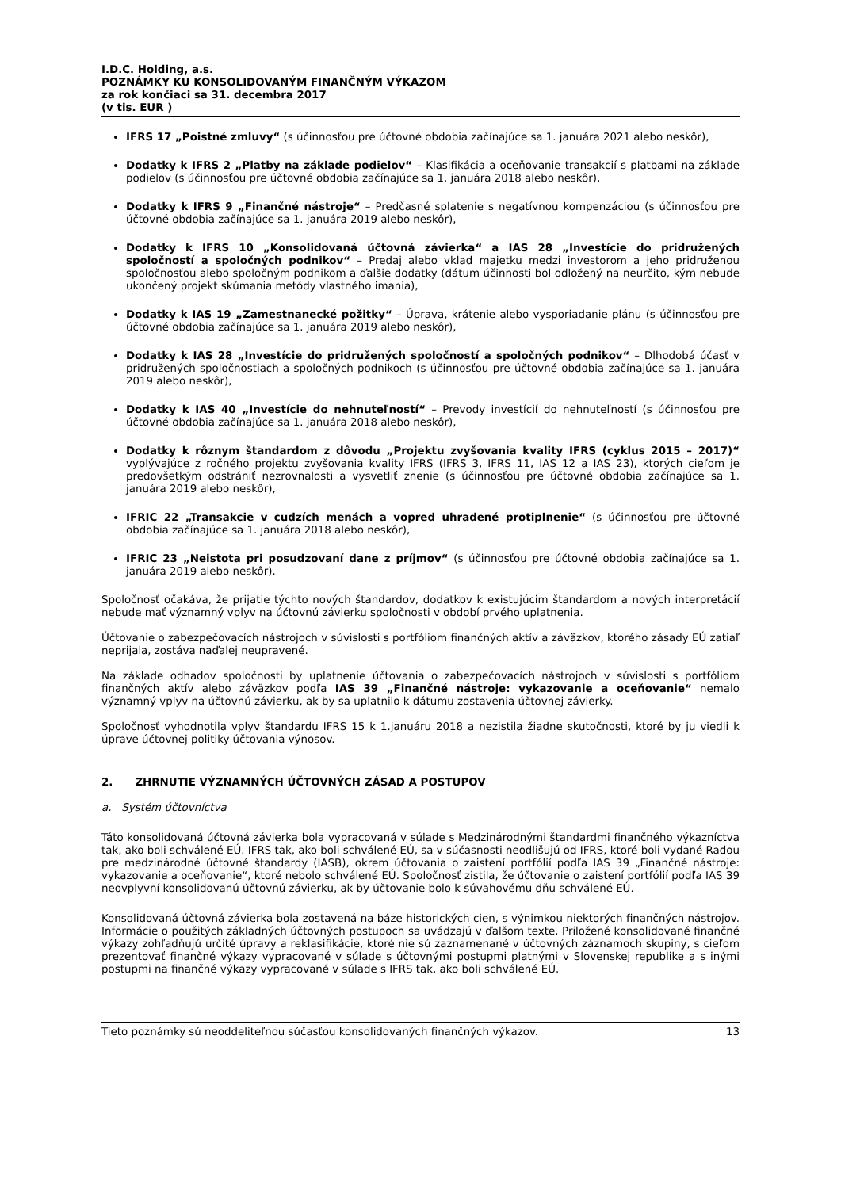I.D.C. Holding, a.s.
POZNÁMKY KU KONSOLIDOVANÝM FINANČNÝM VÝKAZOM
za rok končiaci sa 31. decembra 2017
(v tis. EUR )
IFRS 17 „Poistné zmluvy“ (s účinnosťou pre účtovné obdobia začínajúce sa 1. januára 2021 alebo neskôr),
Dodatky k IFRS 2 „Platby na základe podielov“ – Klasifikácia a oceňovanie transakcií s platbami na základe podielov (s účinnosťou pre účtovné obdobia začínajúce sa 1. januára 2018 alebo neskôr),
Dodatky k IFRS 9 „Finančné nástroje“ – Predčasné splatenie s negatívnou kompenzáciou (s účinnosťou pre účtovné obdobia začínajúce sa 1. januára 2019 alebo neskôr),
Dodatky k IFRS 10 „Konsolidovaná účtovná závierka“ a IAS 28 „Investície do pridružených spoločností a spoločných podnikov“ – Predaj alebo vklad majetku medzi investorom a jeho pridruženou spoločnosťou alebo spoločným podnikom a ďalšie dodatky (dátum účinnosti bol odložený na neurčito, kým nebude ukončený projekt skúmania metódy vlastného imania),
Dodatky k IAS 19 „Zamestnanecké požitky“ – Úprava, krátenie alebo vysporiadanie plánu (s účinnosťou pre účtovné obdobia začínajúce sa 1. januára 2019 alebo neskôr),
Dodatky k IAS 28 „Investície do pridružených spoločností a spoločných podnikov“ – Dlhodobá účasť v pridružených spoločnostiach a spoločných podnikoch (s účinnosťou pre účtovné obdobia začínajúce sa 1. januára 2019 alebo neskôr),
Dodatky k IAS 40 „Investície do nehnuteľností“ – Prevody investícií do nehnuteľností (s účinnosťou pre účtovné obdobia začínajúce sa 1. januára 2018 alebo neskôr),
Dodatky k rôznym štandardom z dôvodu „Projektu zvyšovania kvality IFRS (cyklus 2015 – 2017)“ vyplývajúce z ročného projektu zvyšovania kvality IFRS (IFRS 3, IFRS 11, IAS 12 a IAS 23), ktorých cieľom je predovšetkým odstrániť nezrovnalosti a vysvetliť znenie (s účinnosťou pre účtovné obdobia začínajúce sa 1. januára 2019 alebo neskôr),
IFRIC 22 „Transakcie v cudzích menách a vopred uhradené protiplnenie“ (s účinnosťou pre účtovné obdobia začínajúce sa 1. januára 2018 alebo neskôr),
IFRIC 23 „Neistota pri posudzovaní dane z príjmov“ (s účinnosťou pre účtovné obdobia začínajúce sa 1. januára 2019 alebo neskôr).
Spoločnosť očakáva, že prijatie týchto nových štandardov, dodatkov k existujúcim štandardom a nových interpretácií nebude mať významný vplyv na účtovnú závierku spoločnosti v období prvého uplatnenia.
Účtovanie o zabezpečovacích nástrojoch v súvislosti s portfóliom finančných aktív a záväzkov, ktorého zásady EÚ zatiaľ neprijala, zostáva naďalej neupravené.
Na základe odhadov spoločnosti by uplatnenie účtovania o zabezpečovacích nástrojoch v súvislosti s portfóliom finančných aktív alebo záväzkov podľa IAS 39 „Finančné nástroje: vykazovanie a oceňovanie“ nemalo významný vplyv na účtovnú závierku, ak by sa uplatnilo k dátumu zostavenia účtovnej závierky.
Spoločnosť vyhodnotila vplyv štandardu IFRS 15 k 1.januáru 2018 a nezistila žiadne skutočnosti, ktoré by ju viedli k úprave účtovnej politiky účtovania výnosov.
2. ZHRNUTIE VÝZNAMNÝCH ÚČTOVNÝCH ZÁSAD A POSTUPOV
a. Systém účtovníctva
Táto konsolidovaná účtovná závierka bola vypracovaná v súlade s Medzinárodnými štandardmi finančného výkazníctva tak, ako boli schválené EÚ. IFRS tak, ako boli schválené EÚ, sa v súčasnosti neodlišujú od IFRS, ktoré boli vydané Radou pre medzinárodné účtovné štandardy (IASB), okrem účtovania o zaistení portfólií podľa IAS 39 „Finančné nástroje: vykazovanie a oceňovanie“, ktoré nebolo schválené EÚ. Spoločnosť zistila, že účtovanie o zaistení portfólií podľa IAS 39 neovplyvní konsolidovanú účtovnú závierku, ak by účtovanie bolo k súvahovému dňu schválené EÚ.
Konsolidovaná účtovná závierka bola zostavená na báze historických cien, s výnimkou niektorých finančných nástrojov. Informácie o použitých základných účtovných postupoch sa uvádzajú v ďalšom texte. Priložené konsolidované finančné výkazy zohľadňujú určité úpravy a reklasifikácie, ktoré nie sú zaznamenané v účtovných záznamoch skupiny, s cieľom prezentovať finančné výkazy vypracované v súlade s účtovnými postupmi platnými v Slovenskej republike a s inými postupmi na finančné výkazy vypracované v súlade s IFRS tak, ako boli schválené EÚ.
Tieto poznámky sú neoddeliteľnou súčasťou konsolidovaných finančných výkazov. 13